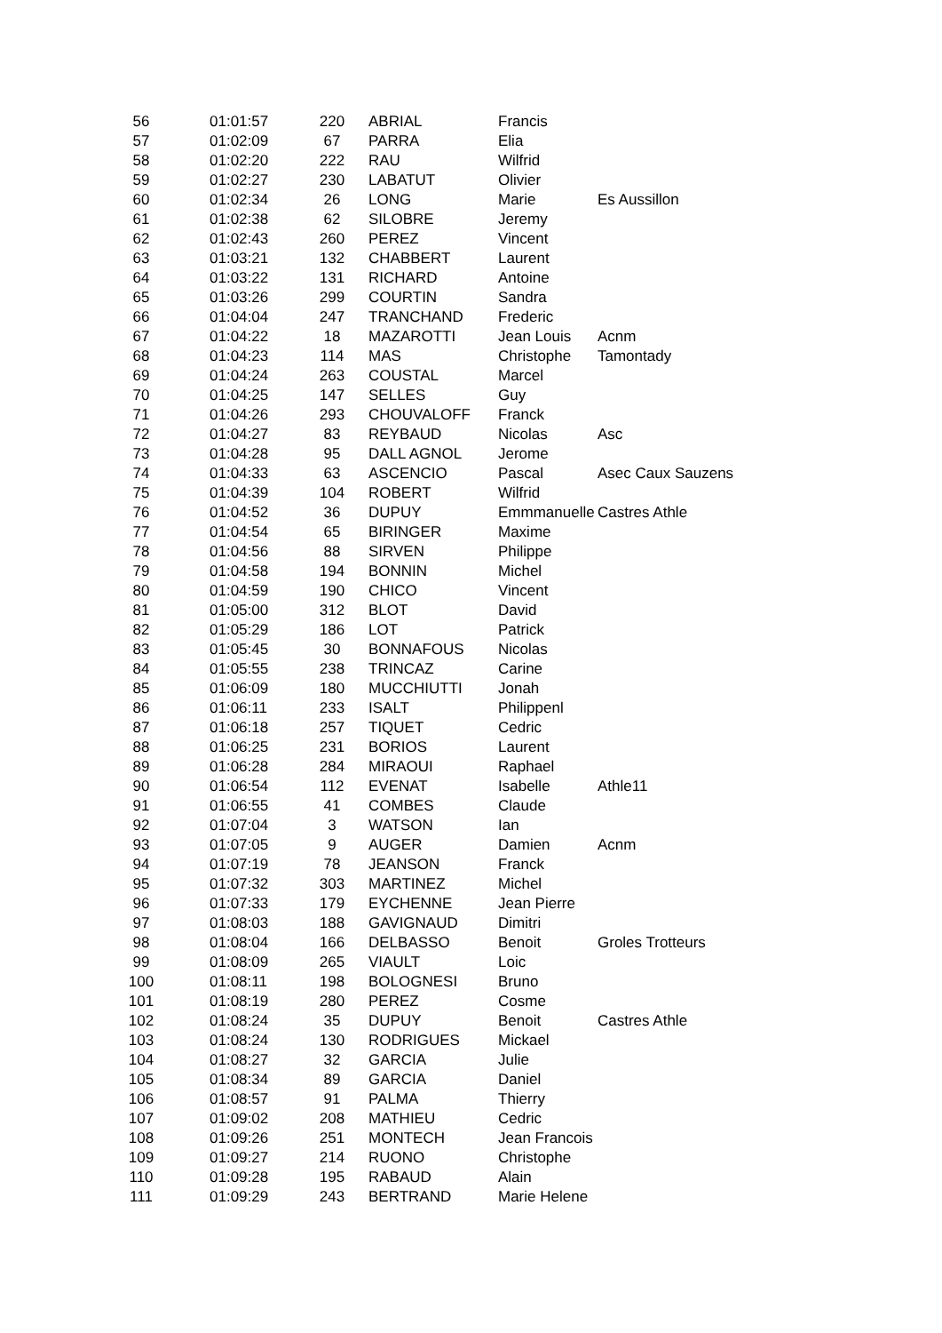| 56 | 01:01:57 | 220 | ABRIAL | Francis | |
| 57 | 01:02:09 | 67 | PARRA | Elia | |
| 58 | 01:02:20 | 222 | RAU | Wilfrid | |
| 59 | 01:02:27 | 230 | LABATUT | Olivier | |
| 60 | 01:02:34 | 26 | LONG | Marie | Es Aussillon |
| 61 | 01:02:38 | 62 | SILOBRE | Jeremy | |
| 62 | 01:02:43 | 260 | PEREZ | Vincent | |
| 63 | 01:03:21 | 132 | CHABBERT | Laurent | |
| 64 | 01:03:22 | 131 | RICHARD | Antoine | |
| 65 | 01:03:26 | 299 | COURTIN | Sandra | |
| 66 | 01:04:04 | 247 | TRANCHAND | Frederic | |
| 67 | 01:04:22 | 18 | MAZAROTTI | Jean Louis | Acnm |
| 68 | 01:04:23 | 114 | MAS | Christophe | Tamontady |
| 69 | 01:04:24 | 263 | COUSTAL | Marcel | |
| 70 | 01:04:25 | 147 | SELLES | Guy | |
| 71 | 01:04:26 | 293 | CHOUVALOFF | Franck | |
| 72 | 01:04:27 | 83 | REYBAUD | Nicolas | Asc |
| 73 | 01:04:28 | 95 | DALL AGNOL | Jerome | |
| 74 | 01:04:33 | 63 | ASCENCIO | Pascal | Asec Caux Sauzens |
| 75 | 01:04:39 | 104 | ROBERT | Wilfrid | |
| 76 | 01:04:52 | 36 | DUPUY | Emmmanuelle | Castres Athle |
| 77 | 01:04:54 | 65 | BIRINGER | Maxime | |
| 78 | 01:04:56 | 88 | SIRVEN | Philippe | |
| 79 | 01:04:58 | 194 | BONNIN | Michel | |
| 80 | 01:04:59 | 190 | CHICO | Vincent | |
| 81 | 01:05:00 | 312 | BLOT | David | |
| 82 | 01:05:29 | 186 | LOT | Patrick | |
| 83 | 01:05:45 | 30 | BONNAFOUS | Nicolas | |
| 84 | 01:05:55 | 238 | TRINCAZ | Carine | |
| 85 | 01:06:09 | 180 | MUCCHIUTTI | Jonah | |
| 86 | 01:06:11 | 233 | ISALT | Philippenl | |
| 87 | 01:06:18 | 257 | TIQUET | Cedric | |
| 88 | 01:06:25 | 231 | BORIOS | Laurent | |
| 89 | 01:06:28 | 284 | MIRAOUI | Raphael | |
| 90 | 01:06:54 | 112 | EVENAT | Isabelle | Athle11 |
| 91 | 01:06:55 | 41 | COMBES | Claude | |
| 92 | 01:07:04 | 3 | WATSON | Ian | |
| 93 | 01:07:05 | 9 | AUGER | Damien | Acnm |
| 94 | 01:07:19 | 78 | JEANSON | Franck | |
| 95 | 01:07:32 | 303 | MARTINEZ | Michel | |
| 96 | 01:07:33 | 179 | EYCHENNE | Jean Pierre | |
| 97 | 01:08:03 | 188 | GAVIGNAUD | Dimitri | |
| 98 | 01:08:04 | 166 | DELBASSO | Benoit | Groles Trotteurs |
| 99 | 01:08:09 | 265 | VIAULT | Loic | |
| 100 | 01:08:11 | 198 | BOLOGNESI | Bruno | |
| 101 | 01:08:19 | 280 | PEREZ | Cosme | |
| 102 | 01:08:24 | 35 | DUPUY | Benoit | Castres Athle |
| 103 | 01:08:24 | 130 | RODRIGUES | Mickael | |
| 104 | 01:08:27 | 32 | GARCIA | Julie | |
| 105 | 01:08:34 | 89 | GARCIA | Daniel | |
| 106 | 01:08:57 | 91 | PALMA | Thierry | |
| 107 | 01:09:02 | 208 | MATHIEU | Cedric | |
| 108 | 01:09:26 | 251 | MONTECH | Jean Francois | |
| 109 | 01:09:27 | 214 | RUONO | Christophe | |
| 110 | 01:09:28 | 195 | RABAUD | Alain | |
| 111 | 01:09:29 | 243 | BERTRAND | Marie Helene | |